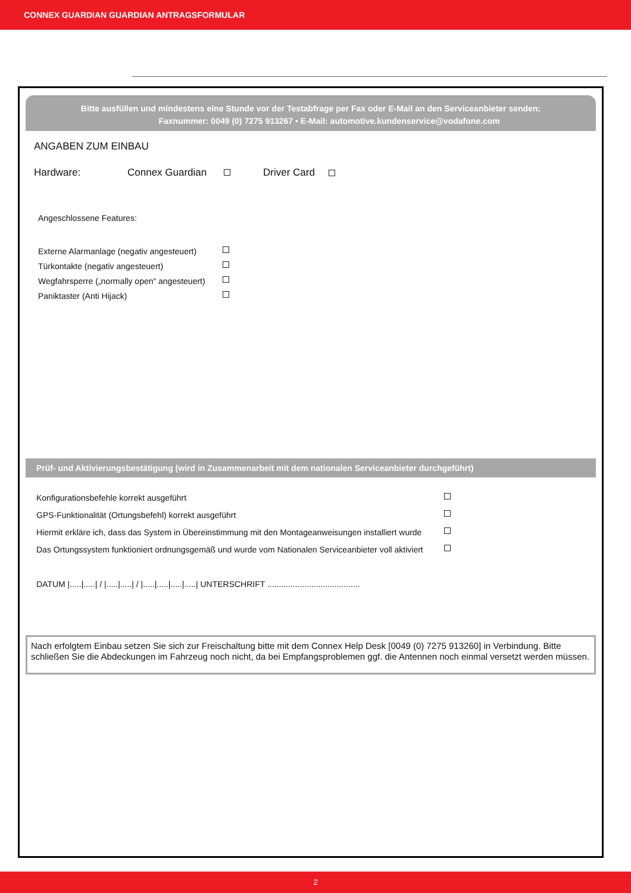CONNEX GUARDIAN GUARDIAN ANTRAGSFORMULAR
Bitte ausfüllen und mindestens eine Stunde vor der Testabfrage per Fax oder E-Mail an den Serviceanbieter senden:
Faxnummer: 0049 (0) 7275 913267 • E-Mail: automotive.kundenservice@vodafone.com
ANGABEN ZUM EINBAU
Hardware: Connex Guardian Driver Card
Angeschlossene Features:
Externe Alarmanlage (negativ angesteuert)
Türkontakte (negativ angesteuert)
Wegfahrsperre („normally open“ angesteuert)
Paniktaster (Anti Hijack)
Prüf- und Aktivierungsbestätigung (wird in Zusammenarbeit mit dem nationalen Serviceanbieter durchgeführt)
Konfigurationsbefehle korrekt ausgeführt
GPS-Funktionalität (Ortungsbefehl) korrekt ausgeführt
Hiermit erkläre ich, dass das System in Übereinstimmung mit den Montageanweisungen installiert wurde
Das Ortungssystem funktioniert ordnungsgemäß und wurde vom Nationalen Serviceanbieter voll aktiviert
DATUM |.....|.....| / |.....|.....| / |.....|.....|.....|.....| UNTERSCHRIFT ........................................
Nach erfolgtem Einbau setzen Sie sich zur Freischaltung bitte mit dem Connex Help Desk [0049 (0) 7275 913260] in Verbindung. Bitte schließen Sie die Abdeckungen im Fahrzeug noch nicht, da bei Empfangsproblemen ggf. die Antennen noch einmal versetzt werden müssen.
2